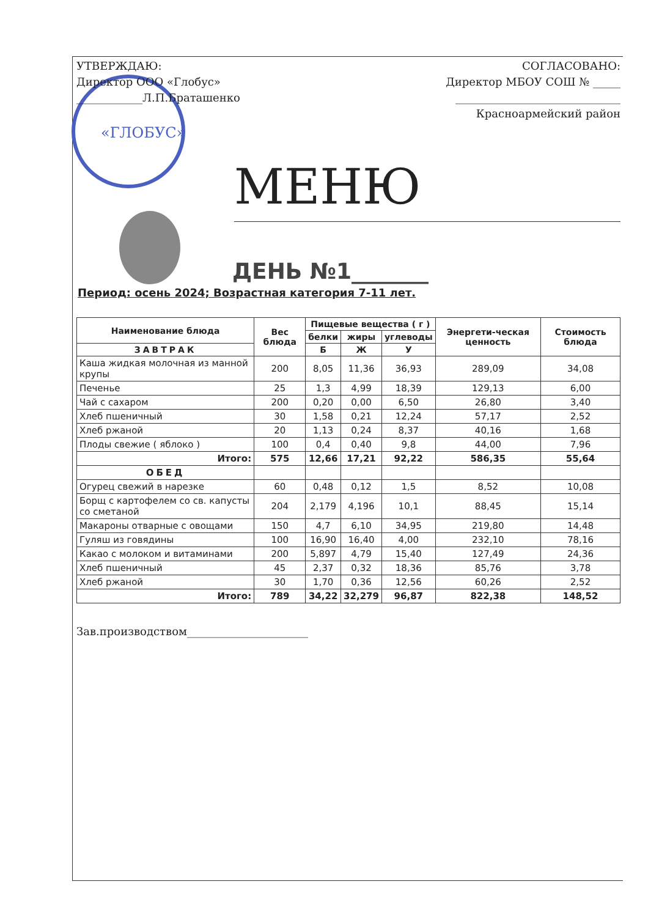«ГЛОБУС»
УТВЕРЖДАЮ:
Директор ООО «Глобус»
____________Л.П.Браташенко
СОГЛАСОВАНО:
Директор МБОУ СОШ № _____
______________________________
Красноармейский район
МЕНЮ
ДЕНЬ №1_______
Период: осень 2024; Возрастная категория 7-11 лет.
| Наименование блюда | Вес блюда | Пищевые вещества ( г ) | | | Энергети-ческая ценность | Стоимость блюда |
| --- | --- | --- | --- | --- | --- | --- |
| | | белки | жиры | углеводы | | |
| ЗАВТРАК | | Б | Ж | У | | |
| Каша жидкая молочная из манной крупы | 200 | 8,05 | 11,36 | 36,93 | 289,09 | 34,08 |
| Печенье | 25 | 1,3 | 4,99 | 18,39 | 129,13 | 6,00 |
| Чай с сахаром | 200 | 0,20 | 0,00 | 6,50 | 26,80 | 3,40 |
| Хлеб пшеничный | 30 | 1,58 | 0,21 | 12,24 | 57,17 | 2,52 |
| Хлеб ржаной | 20 | 1,13 | 0,24 | 8,37 | 40,16 | 1,68 |
| Плоды свежие ( яблоко ) | 100 | 0,4 | 0,40 | 9,8 | 44,00 | 7,96 |
| Итого: | 575 | 12,66 | 17,21 | 92,22 | 586,35 | 55,64 |
| ОБЕД | | | | | | |
| Огурец свежий в нарезке | 60 | 0,48 | 0,12 | 1,5 | 8,52 | 10,08 |
| Борщ с картофелем со св. капусты со сметаной | 204 | 2,179 | 4,196 | 10,1 | 88,45 | 15,14 |
| Макароны отварные с овощами | 150 | 4,7 | 6,10 | 34,95 | 219,80 | 14,48 |
| Гуляш из говядины | 100 | 16,90 | 16,40 | 4,00 | 232,10 | 78,16 |
| Какао с молоком и витаминами | 200 | 5,897 | 4,79 | 15,40 | 127,49 | 24,36 |
| Хлеб пшеничный | 45 | 2,37 | 0,32 | 18,36 | 85,76 | 3,78 |
| Хлеб ржаной | 30 | 1,70 | 0,36 | 12,56 | 60,26 | 2,52 |
| Итого: | 789 | 34,22 | 32,279 | 96,87 | 822,38 | 148,52 |
Зав.производством______________________